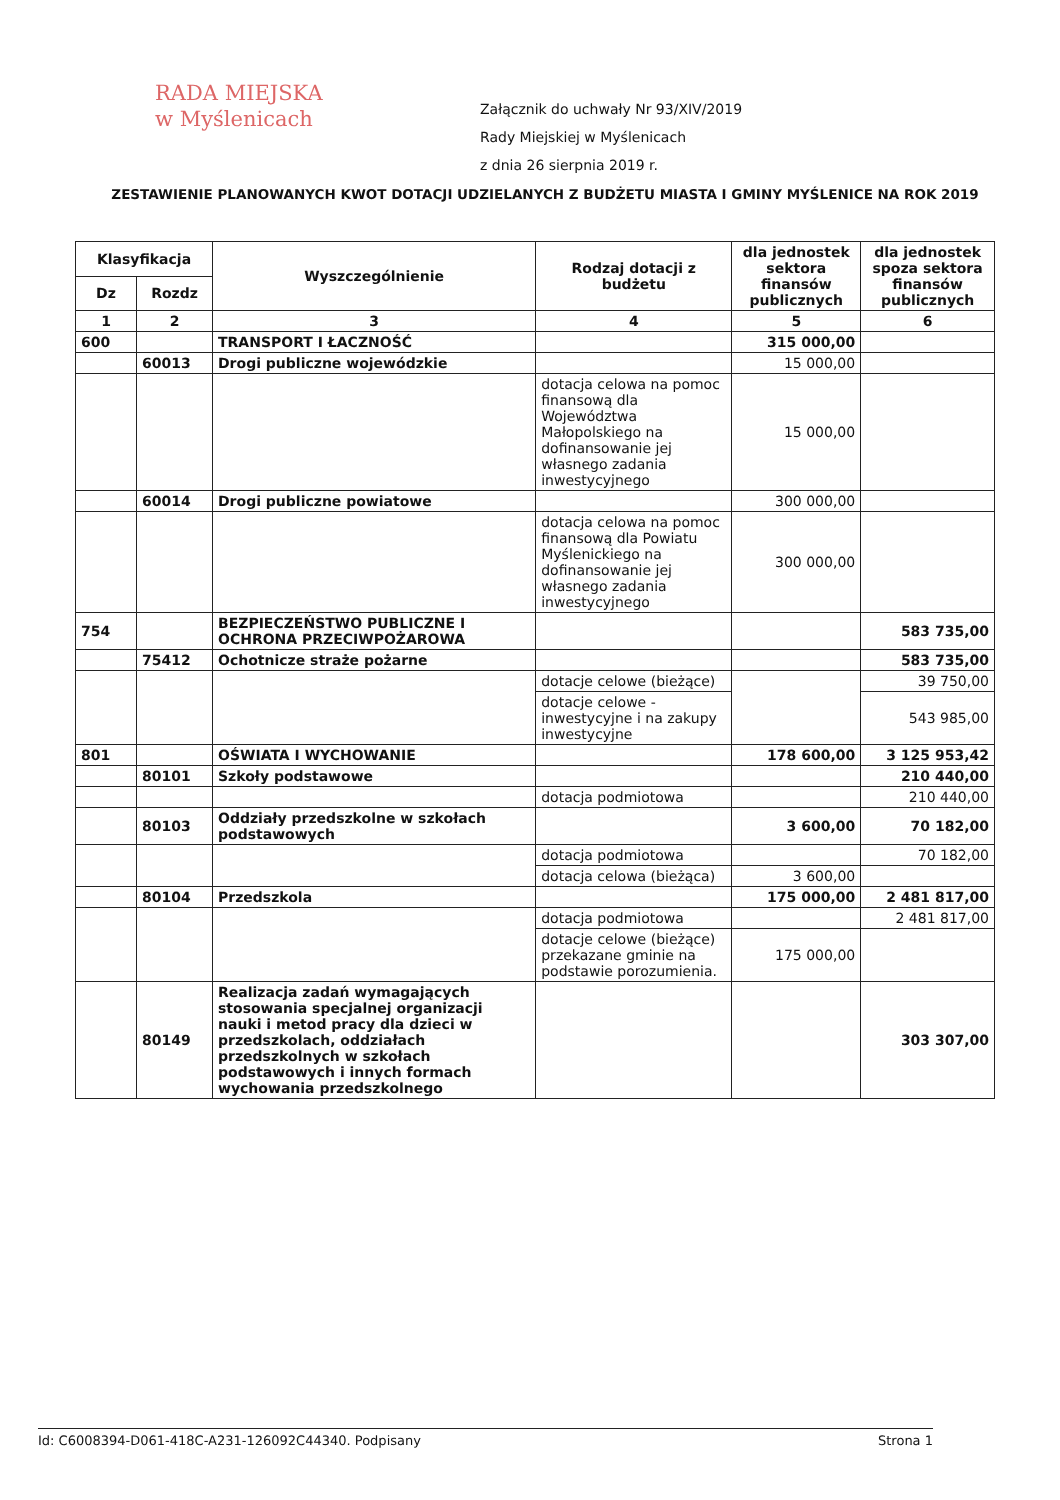RADA MIEJSKA
w Myślenicach
Załącznik do uchwały Nr 93/XIV/2019
Rady Miejskiej w Myślenicach
z dnia 26 sierpnia 2019 r.
ZESTAWIENIE PLANOWANYCH KWOT DOTACJI UDZIELANYCH Z BUDŻETU MIASTA I GMINY MYŚLENICE NA ROK 2019
| Klasyfikacja | | Wyszczególnienie | Rodzaj dotacji z budżetu | dla jednostek sektora finansów publicznych | dla jednostek spoza sektora finansów publicznych |
| --- | --- | --- | --- | --- | --- |
| Dz | Rozdz | | | | |
| 1 | 2 | 3 | 4 | 5 | 6 |
| 600 | | TRANSPORT I ŁACZNOŚĆ | | 315 000,00 | |
| | 60013 | Drogi publiczne wojewódzkie | | 15 000,00 | |
| | | | dotacja celowa na pomoc finansową dla Województwa Małopolskiego na dofinansowanie jej własnego zadania inwestycyjnego | 15 000,00 | |
| | 60014 | Drogi publiczne powiatowe | | 300 000,00 | |
| | | | dotacja celowa na pomoc finansową dla Powiatu Myślenickiego na dofinansowanie jej własnego zadania inwestycyjnego | 300 000,00 | |
| 754 | | BEZPIECZEŃSTWO PUBLICZNE I OCHRONA PRZECIWPOŻAROWA | | | 583 735,00 |
| | 75412 | Ochotnicze straże pożarne | | | 583 735,00 |
| | | | dotacje celowe (bieżące) | | 39 750,00 |
| | | | dotacje celowe - inwestycyjne i na zakupy inwestycyjne | | 543 985,00 |
| 801 | | OŚWIATA I WYCHOWANIE | | 178 600,00 | 3 125 953,42 |
| | 80101 | Szkoły podstawowe | | | 210 440,00 |
| | | | dotacja podmiotowa | | 210 440,00 |
| | 80103 | Oddziały przedszkolne w szkołach podstawowych | | 3 600,00 | 70 182,00 |
| | | | dotacja podmiotowa | | 70 182,00 |
| | | | dotacja celowa (bieżąca) | 3 600,00 | |
| | 80104 | Przedszkola | | 175 000,00 | 2 481 817,00 |
| | | | dotacja podmiotowa | | 2 481 817,00 |
| | | | dotacje celowe (bieżące) przekazane gminie na podstawie porozumienia. | 175 000,00 | |
| | 80149 | Realizacja zadań wymagających stosowania specjalnej organizacji nauki i metod pracy dla dzieci w przedszkolach, oddziałach przedszkolnych w szkołach podstawowych i innych formach wychowania przedszkolnego | | | 303 307,00 |
Id: C6008394-D061-418C-A231-126092C44340. Podpisany Strona 1